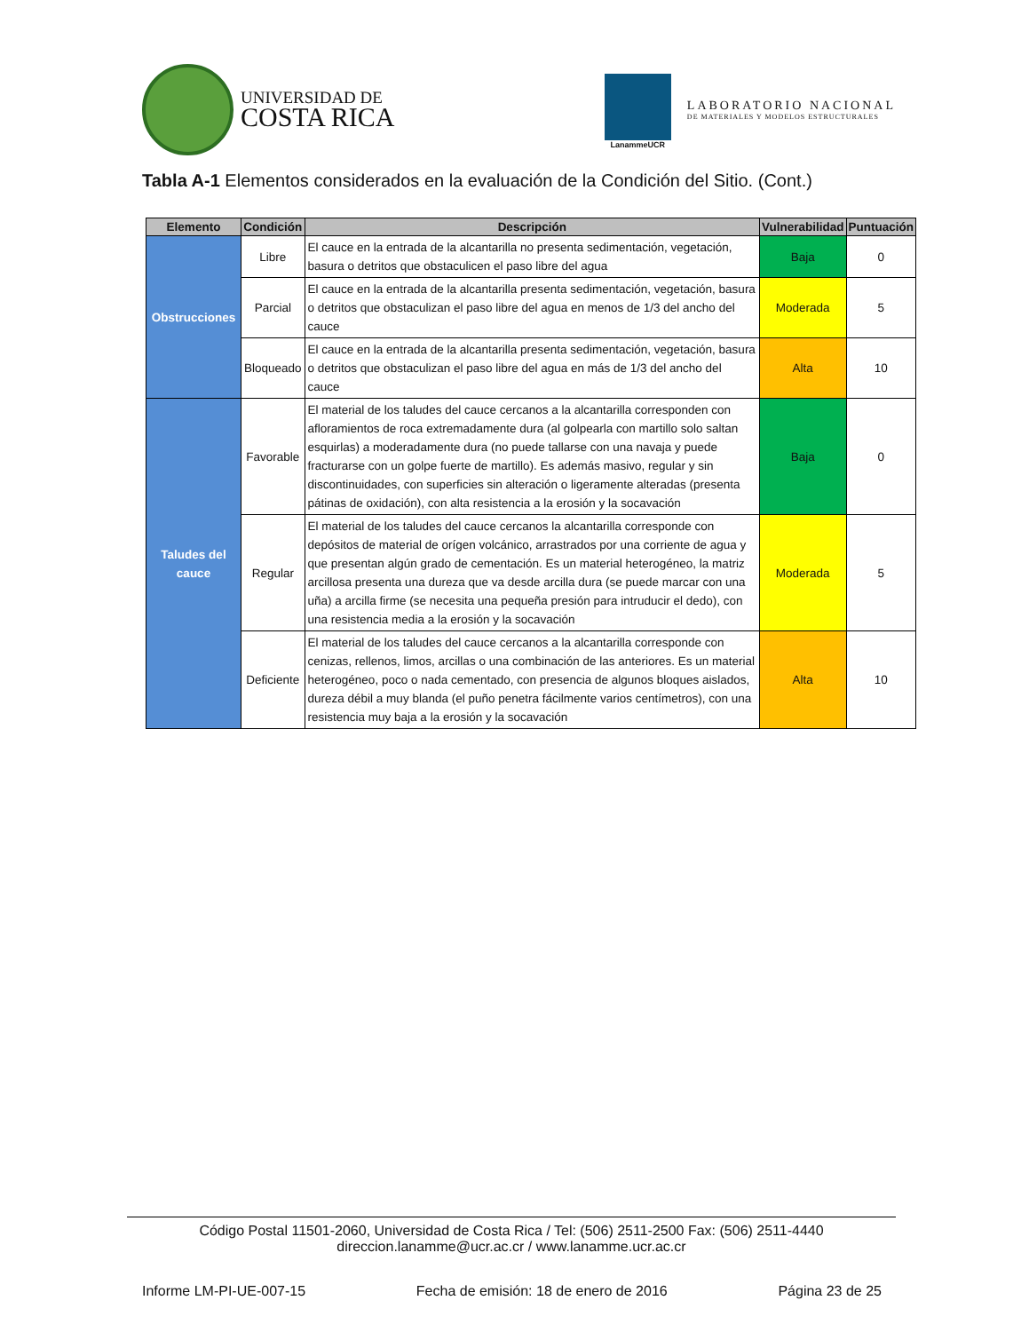UNIVERSIDAD DE
COSTA RICA
LanammeUCR
LABORATORIO NACIONAL
DE MATERIALES Y MODELOS ESTRUCTURALES
Tabla A-1 Elementos considerados en la evaluación de la Condición del Sitio. (Cont.)
| Elemento | Condición | Descripción | Vulnerabilidad | Puntuación |
| --- | --- | --- | --- | --- |
| Obstrucciones | Libre | El cauce en la entrada de la alcantarilla no presenta sedimentación, vegetación, basura o detritos que obstaculicen el paso libre del agua | Baja | 0 |
| | Parcial | El cauce en la entrada de la alcantarilla presenta sedimentación, vegetación, basura o detritos que obstaculizan el paso libre del agua en menos de 1/3 del ancho del cauce | Moderada | 5 |
| | Bloqueado | El cauce en la entrada de la alcantarilla presenta sedimentación, vegetación, basura o detritos que obstaculizan el paso libre del agua en más de 1/3 del ancho del cauce | Alta | 10 |
| Taludes del cauce | Favorable | El material de los taludes del cauce cercanos a la alcantarilla corresponden con afloramientos de roca extremadamente dura (al golpearla con martillo solo saltan esquirlas) a moderadamente dura (no puede tallarse con una navaja y puede fracturarse con un golpe fuerte de martillo). Es además masivo, regular y sin discontinuidades, con superficies sin alteración o ligeramente alteradas (presenta pátinas de oxidación), con alta resistencia a la erosión y la socavación | Baja | 0 |
| | Regular | El material de los taludes del cauce cercanos la alcantarilla corresponde con depósitos de material de orígen volcánico, arrastrados por una corriente de agua y que presentan algún grado de cementación. Es un material heterogéneo, la matriz arcillosa presenta una dureza que va desde arcilla dura (se puede marcar con una uña) a arcilla firme (se necesita una pequeña presión para intruducir el dedo), con una resistencia media a la erosión y la socavación | Moderada | 5 |
| | Deficiente | El material de los taludes del cauce cercanos a la alcantarilla corresponde con cenizas, rellenos, limos, arcillas o una combinación de las anteriores. Es un material heterogéneo, poco o nada cementado, con presencia de algunos bloques aislados, dureza débil a muy blanda (el puño penetra fácilmente varios centímetros), con una resistencia muy baja a la erosión y la socavación | Alta | 10 |
Código Postal 11501-2060, Universidad de Costa Rica / Tel: (506) 2511-2500 Fax: (506) 2511-4440
direccion.lanamme@ucr.ac.cr / www.lanamme.ucr.ac.cr
Informe LM-PI-UE-007-15 Fecha de emisión: 18 de enero de 2016 Página 23 de 25